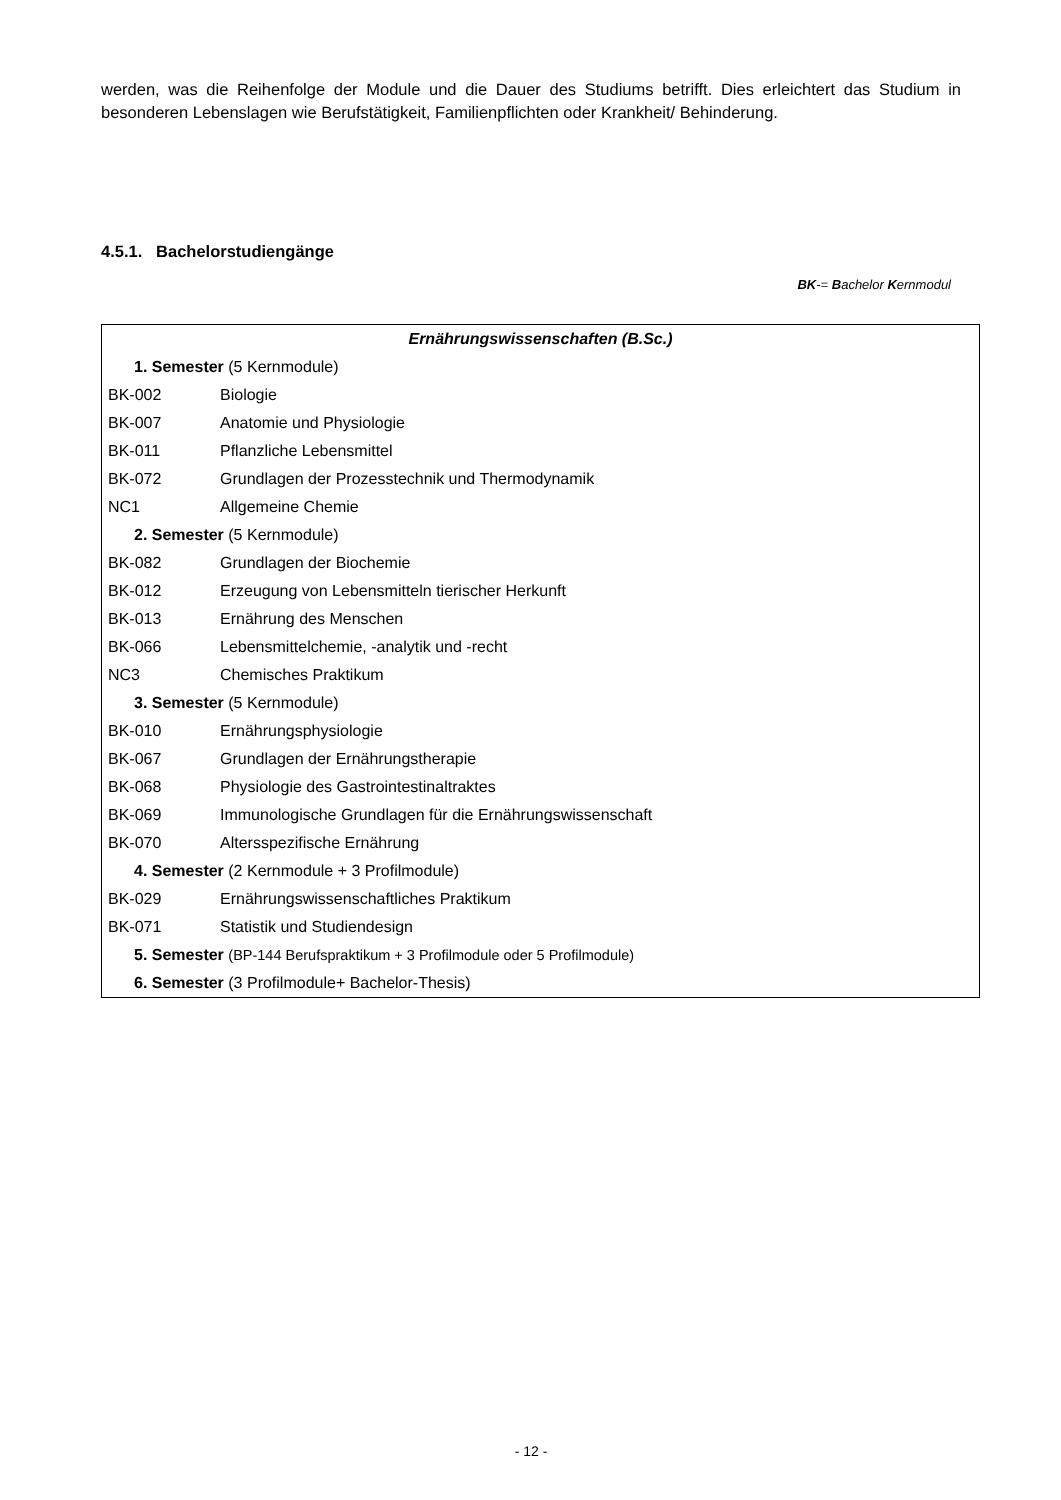werden, was die Reihenfolge der Module und die Dauer des Studiums betrifft. Dies erleichtert das Studium in besonderen Lebenslagen wie Berufstätigkeit, Familienpflichten oder Krankheit/ Behinderung.
4.5.1. Bachelorstudiengänge
BK-= Bachelor Kernmodul
| Ernährungswissenschaften (B.Sc.) | |
| 1. Semester (5 Kernmodule) | |
| BK-002 | Biologie |
| BK-007 | Anatomie und Physiologie |
| BK-011 | Pflanzliche Lebensmittel |
| BK-072 | Grundlagen der Prozesstechnik und Thermodynamik |
| NC1 | Allgemeine Chemie |
| 2. Semester (5 Kernmodule) | |
| BK-082 | Grundlagen der Biochemie |
| BK-012 | Erzeugung von Lebensmitteln tierischer Herkunft |
| BK-013 | Ernährung des Menschen |
| BK-066 | Lebensmittelchemie, -analytik und -recht |
| NC3 | Chemisches Praktikum |
| 3. Semester (5 Kernmodule) | |
| BK-010 | Ernährungsphysiologie |
| BK-067 | Grundlagen der Ernährungstherapie |
| BK-068 | Physiologie des Gastrointestinaltraktes |
| BK-069 | Immunologische Grundlagen für die Ernährungswissenschaft |
| BK-070 | Altersspezifische Ernährung |
| 4. Semester (2 Kernmodule + 3 Profilmodule) | |
| BK-029 | Ernährungswissenschaftliches Praktikum |
| BK-071 | Statistik und Studiendesign |
| 5. Semester (BP-144 Berufspraktikum + 3 Profilmodule oder 5 Profilmodule) | |
| 6. Semester (3 Profilmodule+ Bachelor-Thesis) | |
- 12 -